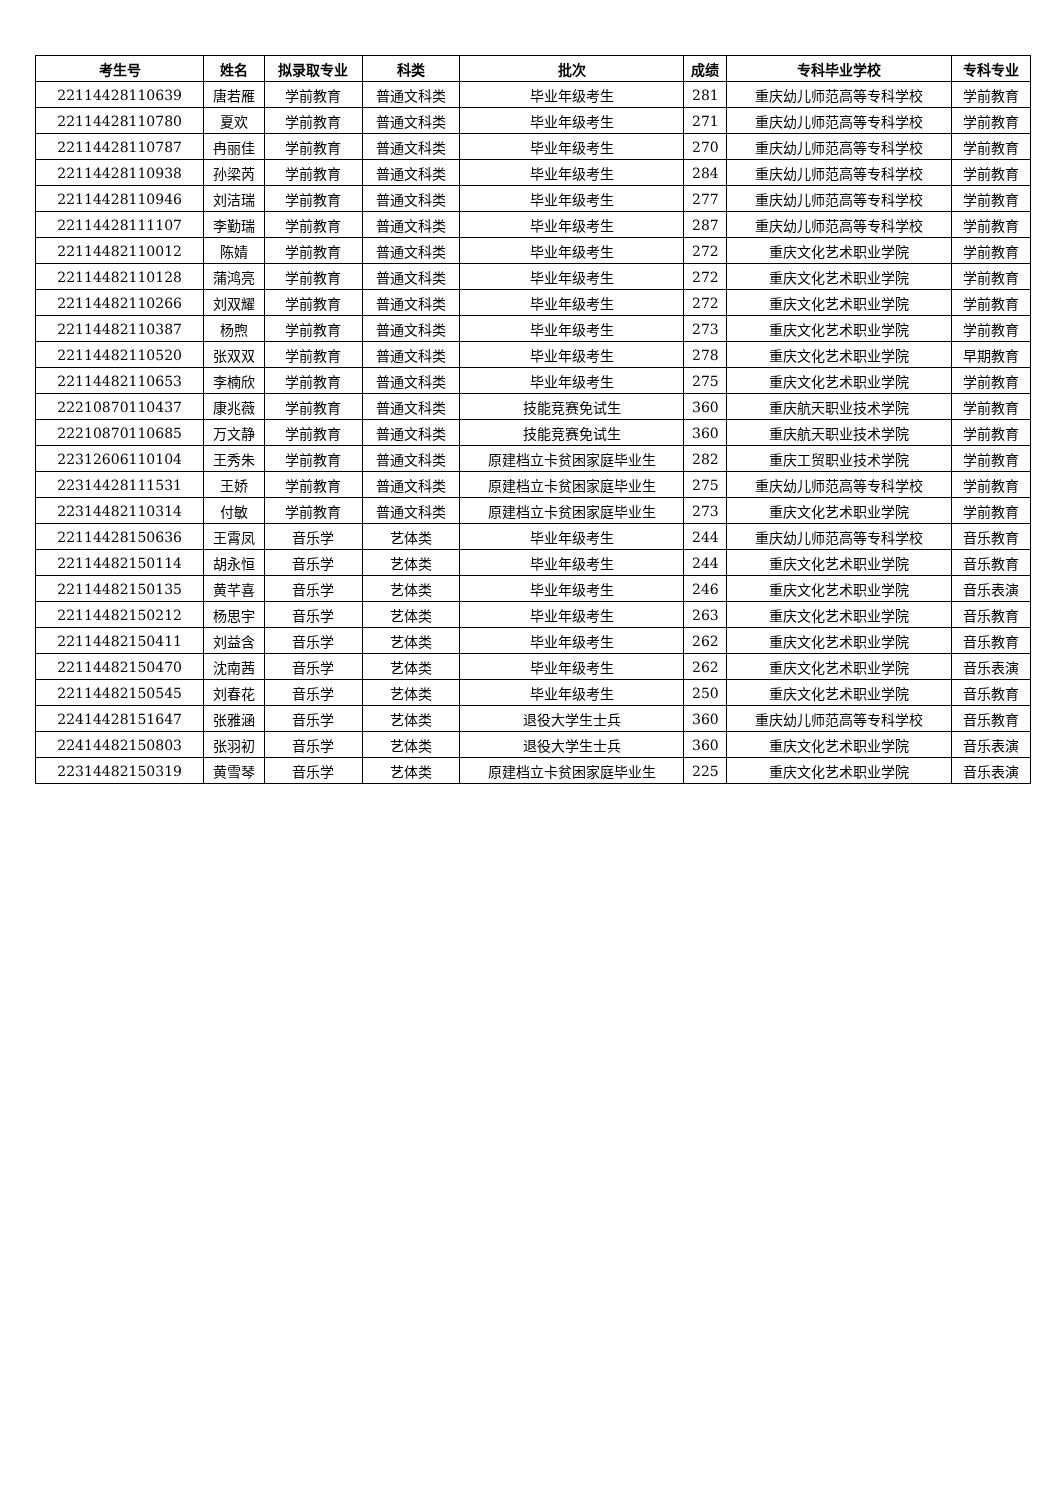| 考生号 | 姓名 | 拟录取专业 | 科类 | 批次 | 成绩 | 专科毕业学校 | 专科专业 |
| --- | --- | --- | --- | --- | --- | --- | --- |
| 22114428110639 | 唐若雁 | 学前教育 | 普通文科类 | 毕业年级考生 | 281 | 重庆幼儿师范高等专科学校 | 学前教育 |
| 22114428110780 | 夏欢 | 学前教育 | 普通文科类 | 毕业年级考生 | 271 | 重庆幼儿师范高等专科学校 | 学前教育 |
| 22114428110787 | 冉丽佳 | 学前教育 | 普通文科类 | 毕业年级考生 | 270 | 重庆幼儿师范高等专科学校 | 学前教育 |
| 22114428110938 | 孙梁芮 | 学前教育 | 普通文科类 | 毕业年级考生 | 284 | 重庆幼儿师范高等专科学校 | 学前教育 |
| 22114428110946 | 刘洁瑞 | 学前教育 | 普通文科类 | 毕业年级考生 | 277 | 重庆幼儿师范高等专科学校 | 学前教育 |
| 22114428111107 | 李勤瑞 | 学前教育 | 普通文科类 | 毕业年级考生 | 287 | 重庆幼儿师范高等专科学校 | 学前教育 |
| 22114482110012 | 陈婧 | 学前教育 | 普通文科类 | 毕业年级考生 | 272 | 重庆文化艺术职业学院 | 学前教育 |
| 22114482110128 | 蒲鸿亮 | 学前教育 | 普通文科类 | 毕业年级考生 | 272 | 重庆文化艺术职业学院 | 学前教育 |
| 22114482110266 | 刘双耀 | 学前教育 | 普通文科类 | 毕业年级考生 | 272 | 重庆文化艺术职业学院 | 学前教育 |
| 22114482110387 | 杨煦 | 学前教育 | 普通文科类 | 毕业年级考生 | 273 | 重庆文化艺术职业学院 | 学前教育 |
| 22114482110520 | 张双双 | 学前教育 | 普通文科类 | 毕业年级考生 | 278 | 重庆文化艺术职业学院 | 早期教育 |
| 22114482110653 | 李楠欣 | 学前教育 | 普通文科类 | 毕业年级考生 | 275 | 重庆文化艺术职业学院 | 学前教育 |
| 22210870110437 | 康兆薇 | 学前教育 | 普通文科类 | 技能竞赛免试生 | 360 | 重庆航天职业技术学院 | 学前教育 |
| 22210870110685 | 万文静 | 学前教育 | 普通文科类 | 技能竞赛免试生 | 360 | 重庆航天职业技术学院 | 学前教育 |
| 22312606110104 | 王秀朱 | 学前教育 | 普通文科类 | 原建档立卡贫困家庭毕业生 | 282 | 重庆工贸职业技术学院 | 学前教育 |
| 22314428111531 | 王娇 | 学前教育 | 普通文科类 | 原建档立卡贫困家庭毕业生 | 275 | 重庆幼儿师范高等专科学校 | 学前教育 |
| 22314482110314 | 付敏 | 学前教育 | 普通文科类 | 原建档立卡贫困家庭毕业生 | 273 | 重庆文化艺术职业学院 | 学前教育 |
| 22114428150636 | 王霄凤 | 音乐学 | 艺体类 | 毕业年级考生 | 244 | 重庆幼儿师范高等专科学校 | 音乐教育 |
| 22114482150114 | 胡永恒 | 音乐学 | 艺体类 | 毕业年级考生 | 244 | 重庆文化艺术职业学院 | 音乐教育 |
| 22114482150135 | 黄芊喜 | 音乐学 | 艺体类 | 毕业年级考生 | 246 | 重庆文化艺术职业学院 | 音乐表演 |
| 22114482150212 | 杨思宇 | 音乐学 | 艺体类 | 毕业年级考生 | 263 | 重庆文化艺术职业学院 | 音乐教育 |
| 22114482150411 | 刘益含 | 音乐学 | 艺体类 | 毕业年级考生 | 262 | 重庆文化艺术职业学院 | 音乐教育 |
| 22114482150470 | 沈南茜 | 音乐学 | 艺体类 | 毕业年级考生 | 262 | 重庆文化艺术职业学院 | 音乐表演 |
| 22114482150545 | 刘春花 | 音乐学 | 艺体类 | 毕业年级考生 | 250 | 重庆文化艺术职业学院 | 音乐教育 |
| 22414428151647 | 张雅涵 | 音乐学 | 艺体类 | 退役大学生士兵 | 360 | 重庆幼儿师范高等专科学校 | 音乐教育 |
| 22414482150803 | 张羽初 | 音乐学 | 艺体类 | 退役大学生士兵 | 360 | 重庆文化艺术职业学院 | 音乐表演 |
| 22314482150319 | 黄雪琴 | 音乐学 | 艺体类 | 原建档立卡贫困家庭毕业生 | 225 | 重庆文化艺术职业学院 | 音乐表演 |